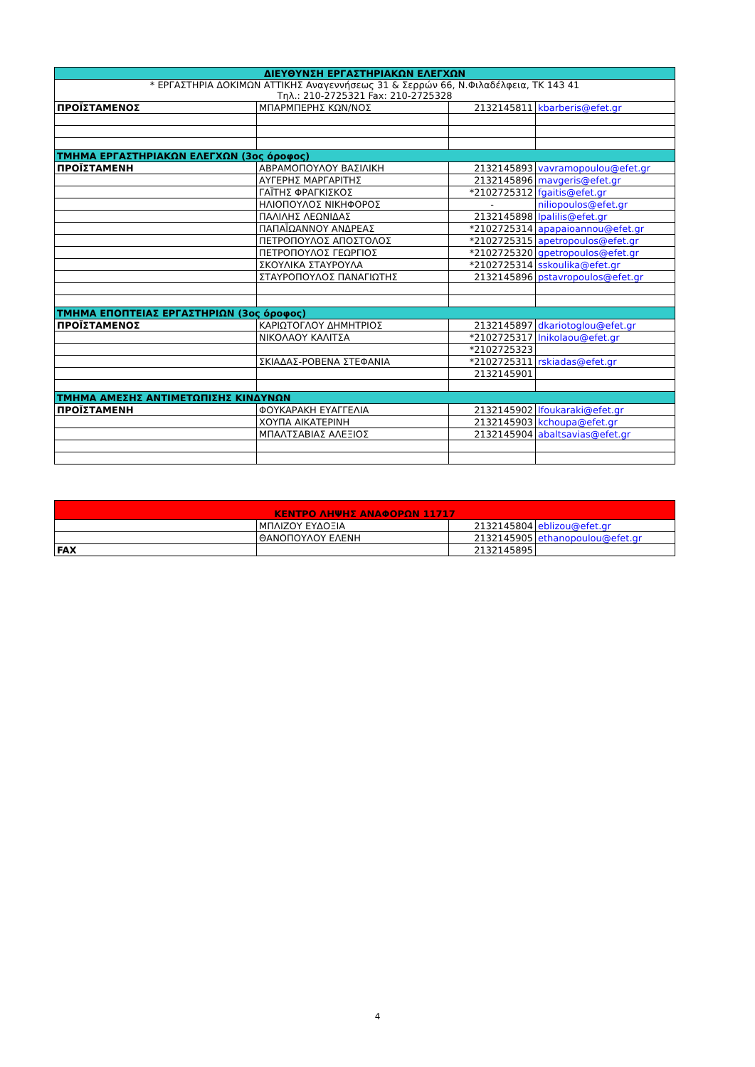| ΔΙΕΥΘΥΝΣΗ ΕΡΓΑΣΤΗΡΙΑΚΩΝ ΕΛΕΓΧΩΝ | | | |
| * ΕΡΓΑΣΤΗΡΙΑ ΔΟΚΙΜΩΝ ΑΤΤΙΚΗΣ Αναγεννήσεως 31 & Σερρών 66, Ν.Φιλαδέλφεια, ΤΚ 143 41 Τηλ.: 210-2725321 Fax: 210-2725328 | | | |
| ΠΡΟΪΣΤΑΜΕΝΟΣ | ΜΠΑΡΜΠΕΡΗΣ ΚΩΝ/ΝΟΣ | 2132145811 | kbarberis@efet.gr |
| ΤΜΗΜΑ ΕΡΓΑΣΤΗΡΙΑΚΩΝ ΕΛΕΓΧΩΝ (3ος όροφος) | | | |
| ΠΡΟΪΣΤΑΜΕΝΗ | ΑΒΡΑΜΟΠΟΥΛΟΥ ΒΑΣΙΛΙΚΗ | 2132145893 | vavramopoulou@efet.gr |
| | ΑΥΓΕΡΗΣ ΜΑΡΓΑΡΙΤΗΣ | 2132145896 | mavgeris@efet.gr |
| | ΓΑΪΤΗΣ ΦΡΑΓΚΙΣΚΟΣ | *2102725312 | fgaitis@efet.gr |
| | ΗΛΙΟΠΟΥΛΟΣ ΝΙΚΗΦΟΡΟΣ | - | niliopoulos@efet.gr |
| | ΠΑΛΙΛΗΣ ΛΕΩΝΙΔΑΣ | 2132145898 | lpalilis@efet.gr |
| | ΠΑΠΑΪΩΑΝΝΟΥ ΑΝΔΡΕΑΣ | *2102725314 | apapaioannou@efet.gr |
| | ΠΕΤΡΟΠΟΥΛΟΣ ΑΠΟΣΤΟΛΟΣ | *2102725315 | apetropoulos@efet.gr |
| | ΠΕΤΡΟΠΟΥΛΟΣ ΓΕΩΡΓΙΟΣ | *2102725320 | gpetropoulos@efet.gr |
| | ΣΚΟΥΛΙΚΑ ΣΤΑΥΡΟΥΛΑ | *2102725314 | sskoulika@efet.gr |
| | ΣΤΑΥΡΟΠΟΥΛΟΣ ΠΑΝΑΓΙΩΤΗΣ | 2132145896 | pstavropoulos@efet.gr |
| ΤΜΗΜΑ ΕΠΟΠΤΕΙΑΣ ΕΡΓΑΣΤΗΡΙΩΝ (3ος όροφος) | | | |
| ΠΡΟΪΣΤΑΜΕΝΟΣ | ΚΑΡΙΩΤΟΓΛΟΥ ΔΗΜΗΤΡΙΟΣ | 2132145897 | dkariotoglou@efet.gr |
| | ΝΙΚΟΛΑΟΥ ΚΑΛΙΤΣΑ | *2102725317 | lnikolaou@efet.gr |
| | | *2102725323 | |
| | ΣΚΙΑΔΑΣ-ΡΟΒΕΝΑ ΣΤΕΦΑΝΙΑ | *2102725311 | rskiadas@efet.gr |
| | | 2132145901 | |
| ΤΜΗΜΑ ΑΜΕΣΗΣ ΑΝΤΙΜΕΤΩΠΙΣΗΣ ΚΙΝΔΥΝΩΝ | | | |
| ΠΡΟΪΣΤΑΜΕΝΗ | ΦΟΥΚΑΡΑΚΗ ΕΥΑΓΓΕΛΙΑ | 2132145902 | lfoukaraki@efet.gr |
| | ΧΟΥΠΑ ΑΙΚΑΤΕΡΙΝΗ | 2132145903 | kchoupa@efet.gr |
| | ΜΠΑΛΤΣΑΒΙΑΣ ΑΛΕΞΙΟΣ | 2132145904 | abaltsavias@efet.gr |
| ΚΕΝΤΡΟ ΛΗΨΗΣ ΑΝΑΦΟΡΩΝ 11717 | | | |
| | ΜΠΛΙΖΟΥ ΕΥΔΟΞΙΑ | 2132145804 | eblizou@efet.gr |
| | ΘΑΝΟΠΟΥΛΟΥ ΕΛΕΝΗ | 2132145905 | ethanopoulou@efet.gr |
| FAX | | 2132145895 | |
4